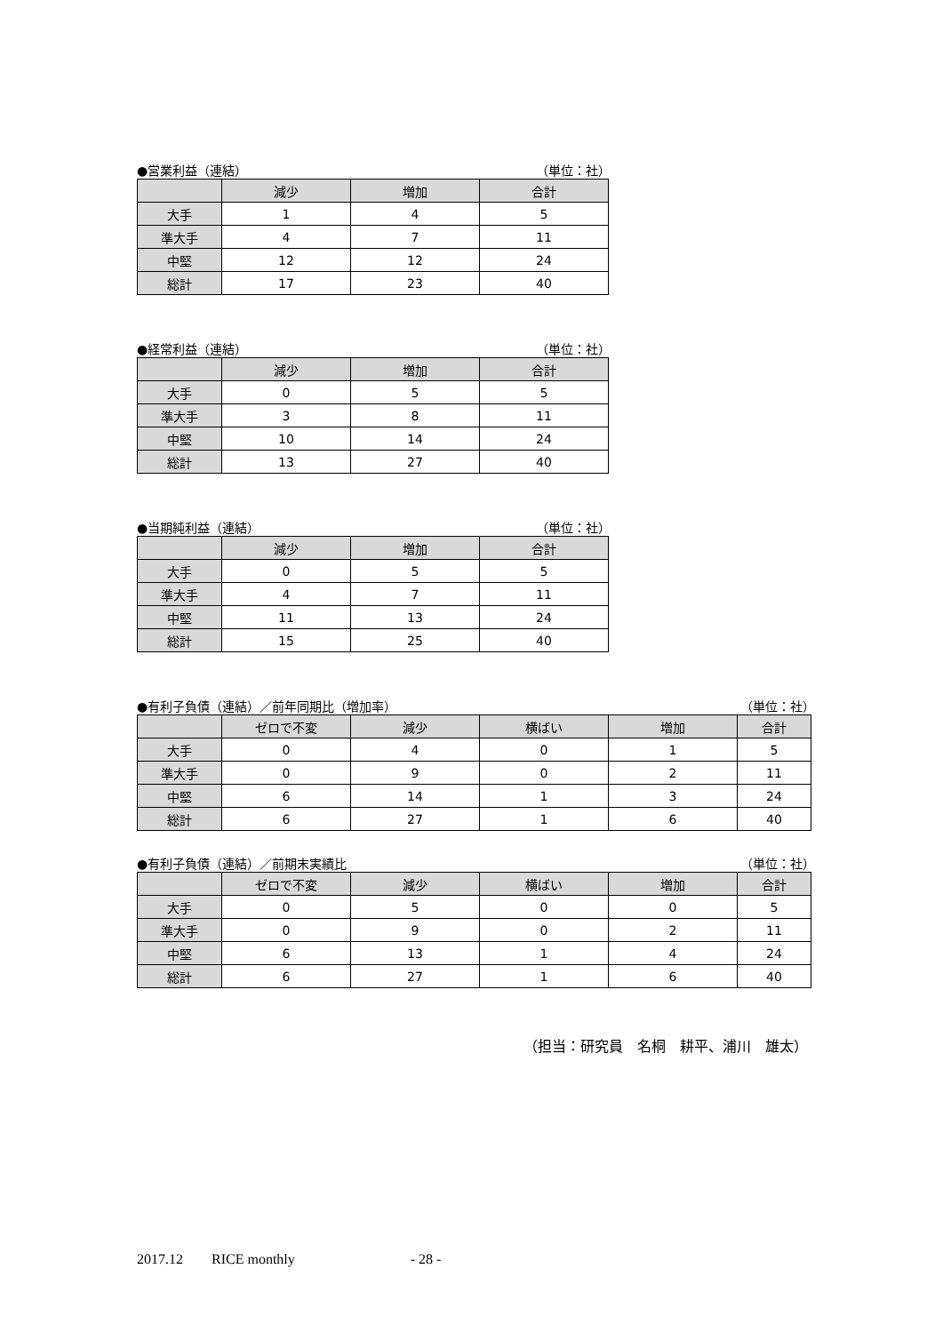●営業利益（連結） （単位：社）
| | 減少 | 増加 | 合計 |
| --- | --- | --- | --- |
| 大手 | 1 | 4 | 5 |
| 準大手 | 4 | 7 | 11 |
| 中堅 | 12 | 12 | 24 |
| 総計 | 17 | 23 | 40 |
●経常利益（連結） （単位：社）
| | 減少 | 増加 | 合計 |
| --- | --- | --- | --- |
| 大手 | 0 | 5 | 5 |
| 準大手 | 3 | 8 | 11 |
| 中堅 | 10 | 14 | 24 |
| 総計 | 13 | 27 | 40 |
●当期純利益（連結） （単位：社）
| | 減少 | 増加 | 合計 |
| --- | --- | --- | --- |
| 大手 | 0 | 5 | 5 |
| 準大手 | 4 | 7 | 11 |
| 中堅 | 11 | 13 | 24 |
| 総計 | 15 | 25 | 40 |
●有利子負債（連結）／前年同期比（増加率） （単位：社）
| | ゼロで不変 | 減少 | 横ばい | 増加 | 合計 |
| --- | --- | --- | --- | --- | --- |
| 大手 | 0 | 4 | 0 | 1 | 5 |
| 準大手 | 0 | 9 | 0 | 2 | 11 |
| 中堅 | 6 | 14 | 1 | 3 | 24 |
| 総計 | 6 | 27 | 1 | 6 | 40 |
●有利子負債（連結）／前期末実績比 （単位：社）
| | ゼロで不変 | 減少 | 横ばい | 増加 | 合計 |
| --- | --- | --- | --- | --- | --- |
| 大手 | 0 | 5 | 0 | 0 | 5 |
| 準大手 | 0 | 9 | 0 | 2 | 11 |
| 中堅 | 6 | 13 | 1 | 4 | 24 |
| 総計 | 6 | 27 | 1 | 6 | 40 |
（担当：研究員　名桐　耕平、浦川　雄太）
2017.12 RICE monthly - 28 -